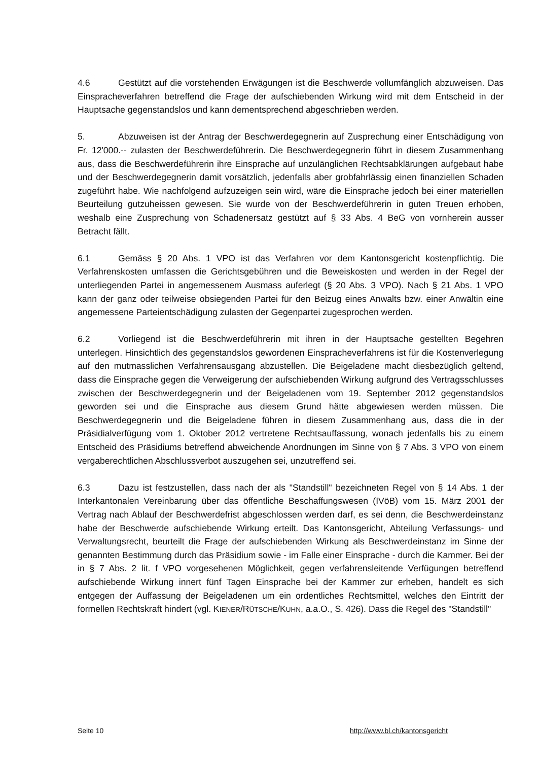4.6 Gestützt auf die vorstehenden Erwägungen ist die Beschwerde vollumfänglich abzuweisen. Das Einspracheverfahren betreffend die Frage der aufschiebenden Wirkung wird mit dem Entscheid in der Hauptsache gegenstandslos und kann dementsprechend abgeschrieben werden.
5. Abzuweisen ist der Antrag der Beschwerdegegnerin auf Zusprechung einer Entschädigung von Fr. 12'000.-- zulasten der Beschwerdeführerin. Die Beschwerdegegnerin führt in diesem Zusammenhang aus, dass die Beschwerdeführerin ihre Einsprache auf unzulänglichen Rechtsabklärungen aufgebaut habe und der Beschwerdegegnerin damit vorsätzlich, jedenfalls aber grobfahrlässig einen finanziellen Schaden zugeführt habe. Wie nachfolgend aufzuzeigen sein wird, wäre die Einsprache jedoch bei einer materiellen Beurteilung gutzuheissen gewesen. Sie wurde von der Beschwerdeführerin in guten Treuen erhoben, weshalb eine Zusprechung von Schadenersatz gestützt auf § 33 Abs. 4 BeG von vornherein ausser Betracht fällt.
6.1 Gemäss § 20 Abs. 1 VPO ist das Verfahren vor dem Kantonsgericht kostenpflichtig. Die Verfahrenskosten umfassen die Gerichtsgebühren und die Beweiskosten und werden in der Regel der unterliegenden Partei in angemessenem Ausmass auferlegt (§ 20 Abs. 3 VPO). Nach § 21 Abs. 1 VPO kann der ganz oder teilweise obsiegenden Partei für den Beizug eines Anwalts bzw. einer Anwältin eine angemessene Parteientschädigung zulasten der Gegenpartei zugesprochen werden.
6.2 Vorliegend ist die Beschwerdeführerin mit ihren in der Hauptsache gestellten Begehren unterlegen. Hinsichtlich des gegenstandslos gewordenen Einspracheverfahrens ist für die Kostenverlegung auf den mutmasslichen Verfahrensausgang abzustellen. Die Beigeladene macht diesbezüglich geltend, dass die Einsprache gegen die Verweigerung der aufschiebenden Wirkung aufgrund des Vertragsschlusses zwischen der Beschwerdegegnerin und der Beigeladenen vom 19. September 2012 gegenstandslos geworden sei und die Einsprache aus diesem Grund hätte abgewiesen werden müssen. Die Beschwerdegegnerin und die Beigeladene führen in diesem Zusammenhang aus, dass die in der Präsidialverfügung vom 1. Oktober 2012 vertretene Rechtsauffassung, wonach jedenfalls bis zu einem Entscheid des Präsidiums betreffend abweichende Anordnungen im Sinne von § 7 Abs. 3 VPO von einem vergaberechtlichen Abschlussverbot auszugehen sei, unzutreffend sei.
6.3 Dazu ist festzustellen, dass nach der als "Standstill" bezeichneten Regel von § 14 Abs. 1 der Interkantonalen Vereinbarung über das öffentliche Beschaffungswesen (IVöB) vom 15. März 2001 der Vertrag nach Ablauf der Beschwerdefrist abgeschlossen werden darf, es sei denn, die Beschwerdeinstanz habe der Beschwerde aufschiebende Wirkung erteilt. Das Kantonsgericht, Abteilung Verfassungs- und Verwaltungsrecht, beurteilt die Frage der aufschiebenden Wirkung als Beschwerdeinstanz im Sinne der genannten Bestimmung durch das Präsidium sowie - im Falle einer Einsprache - durch die Kammer. Bei der in § 7 Abs. 2 lit. f VPO vorgesehenen Möglichkeit, gegen verfahrensleitende Verfügungen betreffend aufschiebende Wirkung innert fünf Tagen Einsprache bei der Kammer zur erheben, handelt es sich entgegen der Auffassung der Beigeladenen um ein ordentliches Rechtsmittel, welches den Eintritt der formellen Rechtskraft hindert (vgl. KIENER/RÜTSCHE/KUHN, a.a.O., S. 426). Dass die Regel des "Standstill"
Seite 10 http://www.bl.ch/kantonsgericht